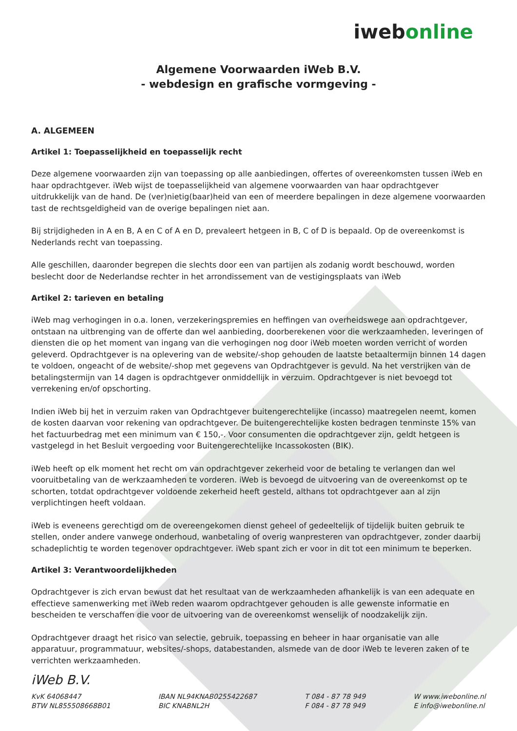iweb online
Algemene Voorwaarden iWeb B.V.
- webdesign en grafische vormgeving -
A. ALGEMEEN
Artikel 1: Toepasselijkheid en toepasselijk recht
Deze algemene voorwaarden zijn van toepassing op alle aanbiedingen, offertes of overeenkomsten tussen iWeb en haar opdrachtgever. iWeb wijst de toepasselijkheid van algemene voorwaarden van haar opdrachtgever uitdrukkelijk van de hand. De (ver)nietig(baar)heid van een of meerdere bepalingen in deze algemene voorwaarden tast de rechtsgeldigheid van de overige bepalingen niet aan.
Bij strijdigheden in A en B, A en C of A en D, prevaleert hetgeen in B, C of D is bepaald. Op de overeenkomst is Nederlands recht van toepassing.
Alle geschillen, daaronder begrepen die slechts door een van partijen als zodanig wordt beschouwd, worden beslecht door de Nederlandse rechter in het arrondissement van de vestigingsplaats van iWeb
Artikel 2: tarieven en betaling
iWeb mag verhogingen in o.a. lonen, verzekeringspremies en heffingen van overheidswege aan opdrachtgever, ontstaan na uitbrenging van de offerte dan wel aanbieding, doorberekenen voor die werkzaamheden, leveringen of diensten die op het moment van ingang van die verhogingen nog door iWeb moeten worden verricht of worden geleverd. Opdrachtgever is na oplevering van de website/-shop gehouden de laatste betaaltermijn binnen 14 dagen te voldoen, ongeacht of de website/-shop met gegevens van Opdrachtgever is gevuld. Na het verstrijken van de betalingstermijn van 14 dagen is opdrachtgever onmiddellijk in verzuim. Opdrachtgever is niet bevoegd tot verrekening en/of opschorting.
Indien iWeb bij het in verzuim raken van Opdrachtgever buitengerechtelijke (incasso) maatregelen neemt, komen de kosten daarvan voor rekening van opdrachtgever. De buitengerechtelijke kosten bedragen tenminste 15% van het factuurbedrag met een minimum van € 150,-. Voor consumenten die opdrachtgever zijn, geldt hetgeen is vastgelegd in het Besluit vergoeding voor Buitengerechtelijke Incassokosten (BIK).
iWeb heeft op elk moment het recht om van opdrachtgever zekerheid voor de betaling te verlangen dan wel vooruitbetaling van de werkzaamheden te vorderen. iWeb is bevoegd de uitvoering van de overeenkomst op te schorten, totdat opdrachtgever voldoende zekerheid heeft gesteld, althans tot opdrachtgever aan al zijn verplichtingen heeft voldaan.
iWeb is eveneens gerechtigd om de overeengekomen dienst geheel of gedeeltelijk of tijdelijk buiten gebruik te stellen, onder andere vanwege onderhoud, wanbetaling of overig wanpresteren van opdrachtgever, zonder daarbij schadeplichtig te worden tegenover opdrachtgever. iWeb spant zich er voor in dit tot een minimum te beperken.
Artikel 3: Verantwoordelijkheden
Opdrachtgever is zich ervan bewust dat het resultaat van de werkzaamheden afhankelijk is van een adequate en effectieve samenwerking met iWeb reden waarom opdrachtgever gehouden is alle gewenste informatie en bescheiden te verschaffen die voor de uitvoering van de overeenkomst wenselijk of noodzakelijk zijn.
Opdrachtgever draagt het risico van selectie, gebruik, toepassing en beheer in haar organisatie van alle apparatuur, programmatuur, websites/-shops, databestanden, alsmede van de door iWeb te leveren zaken of te verrichten werkzaamheden.
iWeb B.V.
KvK 64068447
BTW NL855508668B01
IBAN NL94KNAB0255422687
BIC KNABNL2H
T 084 - 87 78 949
F 084 - 87 78 949
W www.iwebonline.nl
E info@iwebonline.nl